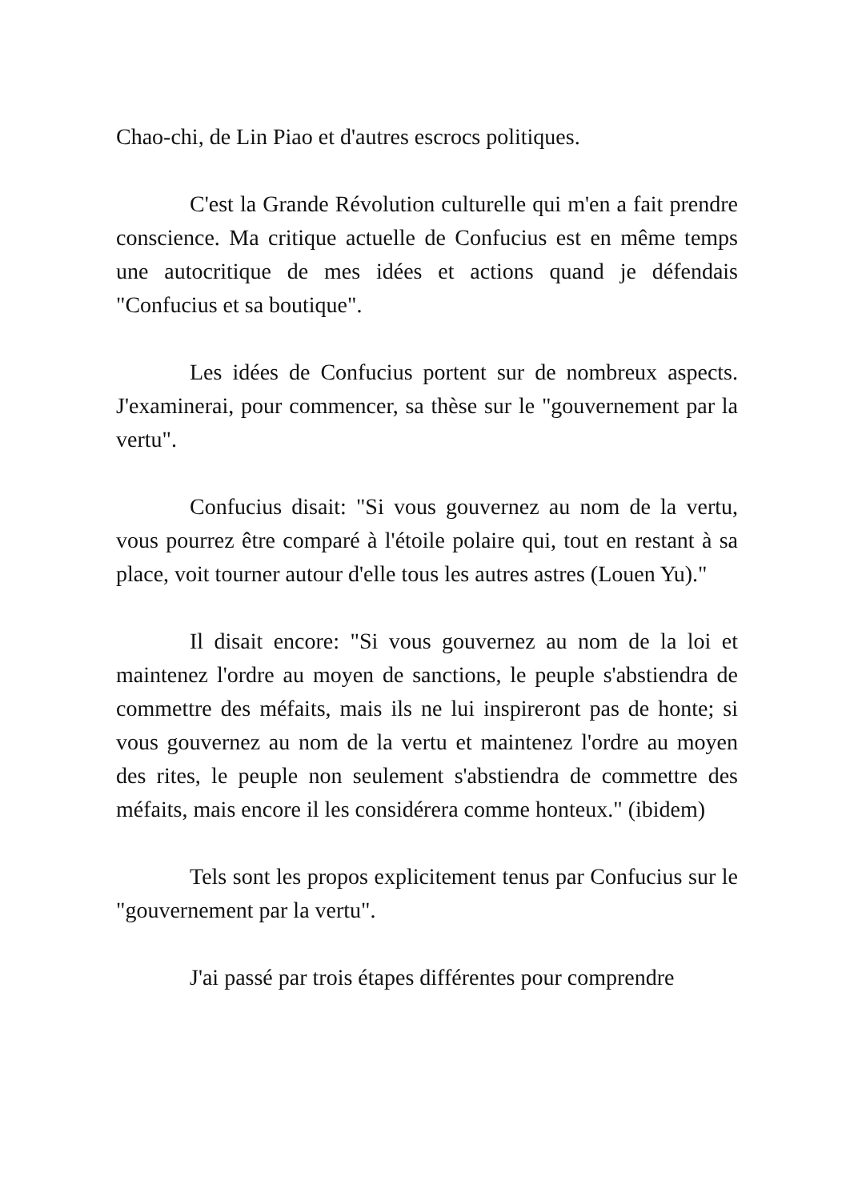Chao-chi, de Lin Piao et d'autres escrocs politiques.
C'est la Grande Révolution culturelle qui m'en a fait prendre conscience. Ma critique actuelle de Confucius est en même temps une autocritique de mes idées et actions quand je défendais "Confucius et sa boutique".
Les idées de Confucius portent sur de nombreux aspects. J'examinerai, pour commencer, sa thèse sur le "gouvernement par la vertu".
Confucius disait: "Si vous gouvernez au nom de la vertu, vous pourrez être comparé à l'étoile polaire qui, tout en restant à sa place, voit tourner autour d'elle tous les autres astres (Louen Yu)."
Il disait encore: "Si vous gouvernez au nom de la loi et maintenez l'ordre au moyen de sanctions, le peuple s'abstiendra de commettre des méfaits, mais ils ne lui inspireront pas de honte; si vous gouvernez au nom de la vertu et maintenez l'ordre au moyen des rites, le peuple non seulement s'abstiendra de commettre des méfaits, mais encore il les considérera comme honteux." (ibidem)
Tels sont les propos explicitement tenus par Confucius sur le "gouvernement par la vertu".
J'ai passé par trois étapes différentes pour comprendre